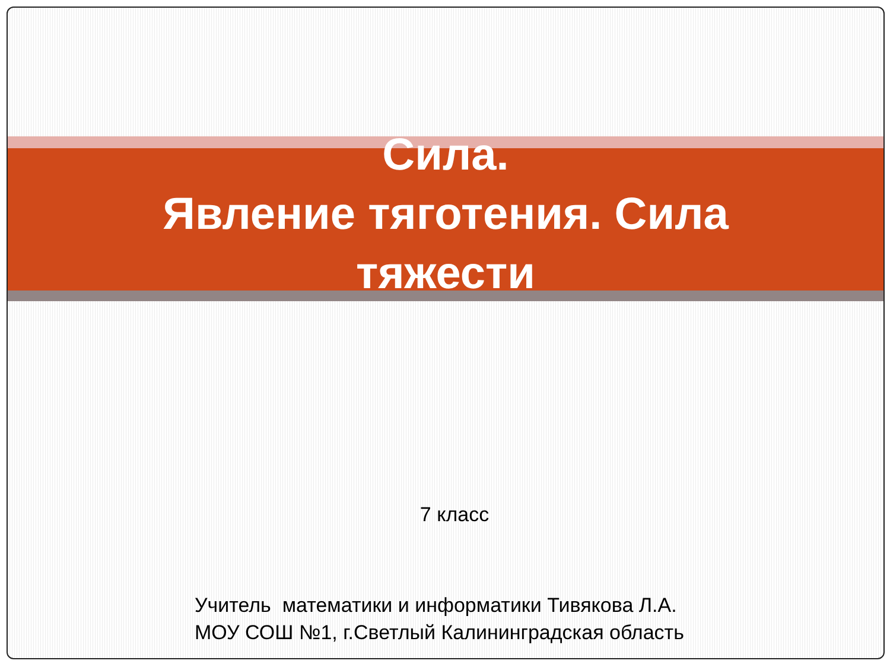Сила.
Явление тяготения. Сила
тяжести
7 класс
Учитель математики и информатики Тивякова Л.А.
МОУ СОШ №1, г.Светлый Калининградская область